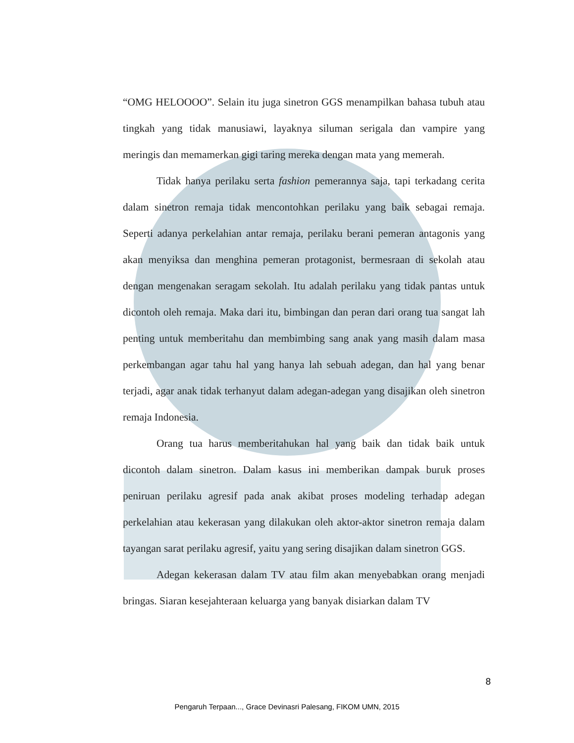“OMG HELOOOO”. Selain itu juga sinetron GGS menampilkan bahasa tubuh atau tingkah yang tidak manusiawi, layaknya siluman serigala dan vampire yang meringis dan memamerkan gigi taring mereka dengan mata yang memerah.
Tidak hanya perilaku serta fashion pemerannya saja, tapi terkadang cerita dalam sinetron remaja tidak mencontohkan perilaku yang baik sebagai remaja. Seperti adanya perkelahian antar remaja, perilaku berani pemeran antagonis yang akan menyiksa dan menghina pemeran protagonist, bermesraan di sekolah atau dengan mengenakan seragam sekolah. Itu adalah perilaku yang tidak pantas untuk dicontoh oleh remaja. Maka dari itu, bimbingan dan peran dari orang tua sangat lah penting untuk memberitahu dan membimbing sang anak yang masih dalam masa perkembangan agar tahu hal yang hanya lah sebuah adegan, dan hal yang benar terjadi, agar anak tidak terhanyut dalam adegan-adegan yang disajikan oleh sinetron remaja Indonesia.
Orang tua harus memberitahukan hal yang baik dan tidak baik untuk dicontoh dalam sinetron. Dalam kasus ini memberikan dampak buruk proses peniruan perilaku agresif pada anak akibat proses modeling terhadap adegan perkelahian atau kekerasan yang dilakukan oleh aktor-aktor sinetron remaja dalam tayangan sarat perilaku agresif, yaitu yang sering disajikan dalam sinetron GGS.
Adegan kekerasan dalam TV atau film akan menyebabkan orang menjadi bringas. Siaran kesejahteraan keluarga yang banyak disiarkan dalam TV
8
Pengaruh Terpaan..., Grace Devinasri Palesang, FIKOM UMN, 2015